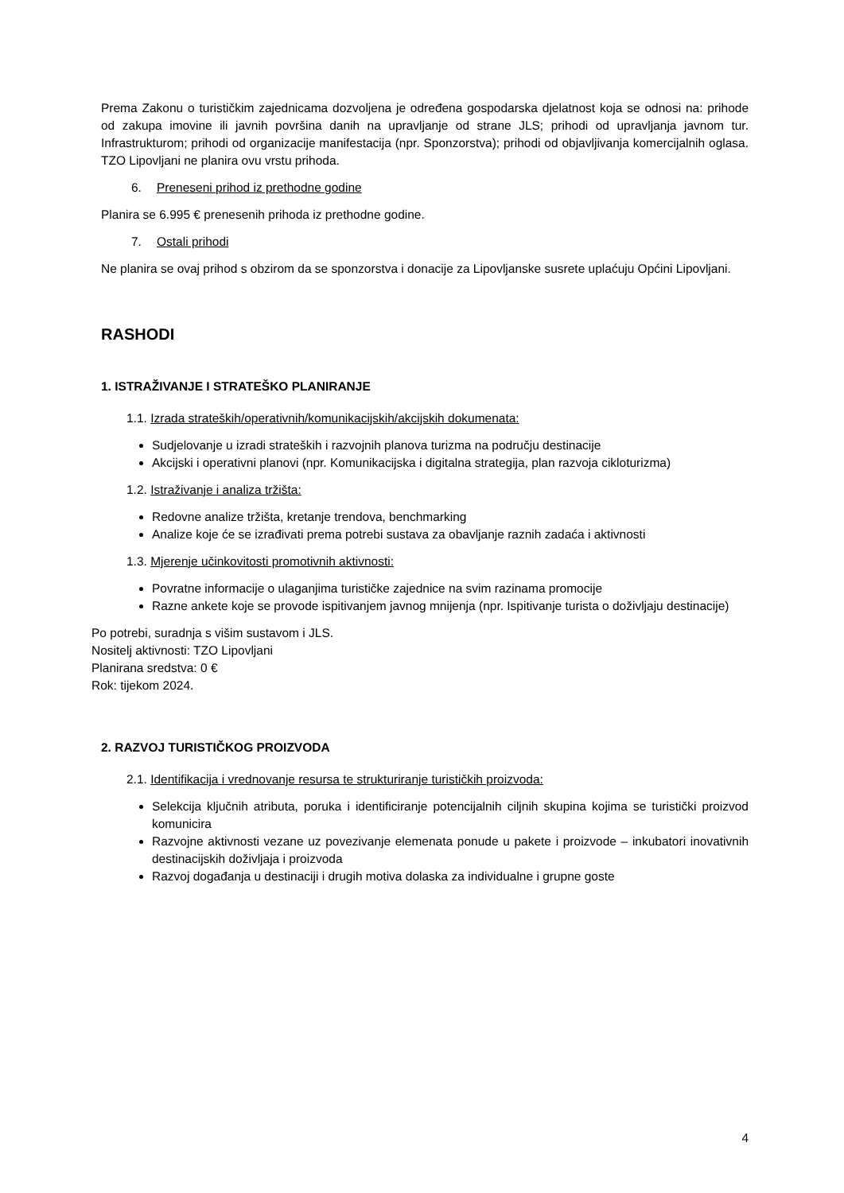Prema Zakonu o turističkim zajednicama dozvoljena je određena gospodarska djelatnost koja se odnosi na: prihode od zakupa imovine ili javnih površina danih na upravljanje od strane JLS; prihodi od upravljanja javnom tur. Infrastrukturom; prihodi od organizacije manifestacija (npr. Sponzorstva); prihodi od objavljivanja komercijalnih oglasa. TZO Lipovljani ne planira ovu vrstu prihoda.
6. Preneseni prihod iz prethodne godine
Planira se 6.995 € prenesenih prihoda iz prethodne godine.
7. Ostali prihodi
Ne planira se ovaj prihod s obzirom da se sponzorstva i donacije za Lipovljanske susrete uplaćuju Općini Lipovljani.
RASHODI
1. ISTRAŽIVANJE I STRATEŠKO PLANIRANJE
1.1. Izrada strateških/operativnih/komunikacijskih/akcijskih dokumenata:
Sudjelovanje u izradi strateških i razvojnih planova turizma na području destinacije
Akcijski i operativni planovi (npr. Komunikacijska i digitalna strategija, plan razvoja cikloturizma)
1.2. Istraživanje i analiza tržišta:
Redovne analize tržišta, kretanje trendova, benchmarking
Analize koje će se izrađivati prema potrebi sustava za obavljanje raznih zadaća i aktivnosti
1.3. Mjerenje učinkovitosti promotivnih aktivnosti:
Povratne informacije o ulaganjima turističke zajednice na svim razinama promocije
Razne ankete koje se provode ispitivanjem javnog mnijenja (npr. Ispitivanje turista o doživljaju destinacije)
Po potrebi, suradnja s višim sustavom i JLS.
Nositelj aktivnosti: TZO Lipovljani
Planirana sredstva: 0 €
Rok: tijekom 2024.
2. RAZVOJ TURISTIČKOG PROIZVODA
2.1. Identifikacija i vrednovanje resursa te strukturiranje turističkih proizvoda:
Selekcija ključnih atributa, poruka i identificiranje potencijalnih ciljnih skupina kojima se turistički proizvod komunicira
Razvojne aktivnosti vezane uz povezivanje elemenata ponude u pakete i proizvode – inkubatori inovativnih destinacijskih doživljaja i proizvoda
Razvoj događanja u destinaciji i drugih motiva dolaska za individualne i grupne goste
4